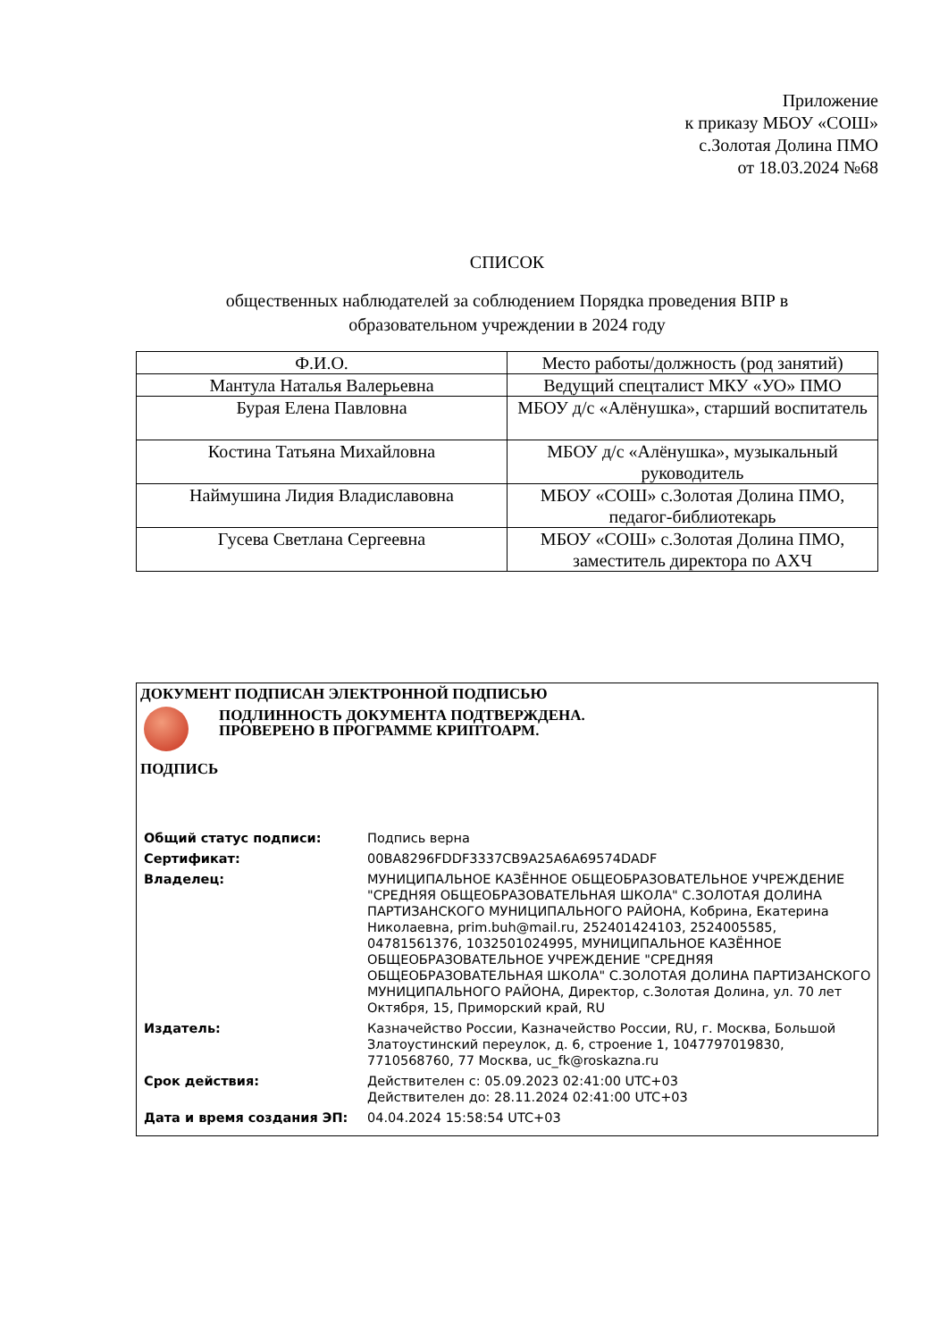Приложение
к приказу МБОУ «СОШ»
с.Золотая Долина ПМО
от 18.03.2024 №68
СПИСОК
общественных наблюдателей за соблюдением Порядка проведения ВПР в
образовательном учреждении в 2024 году
| Ф.И.О. | Место работы/должность (род занятий) |
| --- | --- |
| Мантула Наталья Валерьевна | Ведущий спецталист МКУ «УО» ПМО |
| Бурая Елена Павловна | МБОУ д/с «Алёнушка», старший воспитатель |
| Костина Татьяна Михайловна | МБОУ д/с «Алёнушка», музыкальный руководитель |
| Наймушина Лидия Владиславовна | МБОУ «СОШ» с.Золотая Долина ПМО, педагог-библиотекарь |
| Гусева Светлана Сергеевна | МБОУ «СОШ» с.Золотая Долина ПМО, заместитель директора по АХЧ |
ДОКУМЕНТ ПОДПИСАН ЭЛЕКТРОННОЙ ПОДПИСЬЮ
ПОДЛИННОСТЬ ДОКУМЕНТА ПОДТВЕРЖДЕНА.
ПРОВЕРЕНО В ПРОГРАММЕ КРИПТОАРМ.
ПОДПИСЬ
| Общий статус подписи: | Подпись верна |
| Сертификат: | 00BA8296FDDF3337CB9A25A6A69574DADF |
| Владелец: | МУНИЦИПАЛЬНОЕ КАЗЁННОЕ ОБЩЕОБРАЗОВАТЕЛЬНОЕ УЧРЕЖДЕНИЕ "СРЕДНЯЯ ОБЩЕОБРАЗОВАТЕЛЬНАЯ ШКОЛА" С.ЗОЛОТАЯ ДОЛИНА ПАРТИЗАНСКОГО МУНИЦИПАЛЬНОГО РАЙОНА, Кобрина, Екатерина Николаевна, prim.buh@mail.ru, 252401424103, 2524005585, 04781561376, 1032501024995, МУНИЦИПАЛЬНОЕ КАЗЁННОЕ ОБЩЕОБРАЗОВАТЕЛЬНОЕ УЧРЕЖДЕНИЕ "СРЕДНЯЯ ОБЩЕОБРАЗОВАТЕЛЬНАЯ ШКОЛА" С.ЗОЛОТАЯ ДОЛИНА ПАРТИЗАНСКОГО МУНИЦИПАЛЬНОГО РАЙОНА, Директор, с.Золотая Долина, ул. 70 лет Октября, 15, Приморский край, RU |
| Издатель: | Казначейство России, Казначейство России, RU, г. Москва, Большой Златоустинский переулок, д. 6, строение 1, 1047797019830, 7710568760, 77 Москва, uc_fk@roskazna.ru |
| Срок действия: | Действителен с: 05.09.2023 02:41:00 UTC+03 Действителен до: 28.11.2024 02:41:00 UTC+03 |
| Дата и время создания ЭП: | 04.04.2024 15:58:54 UTC+03 |